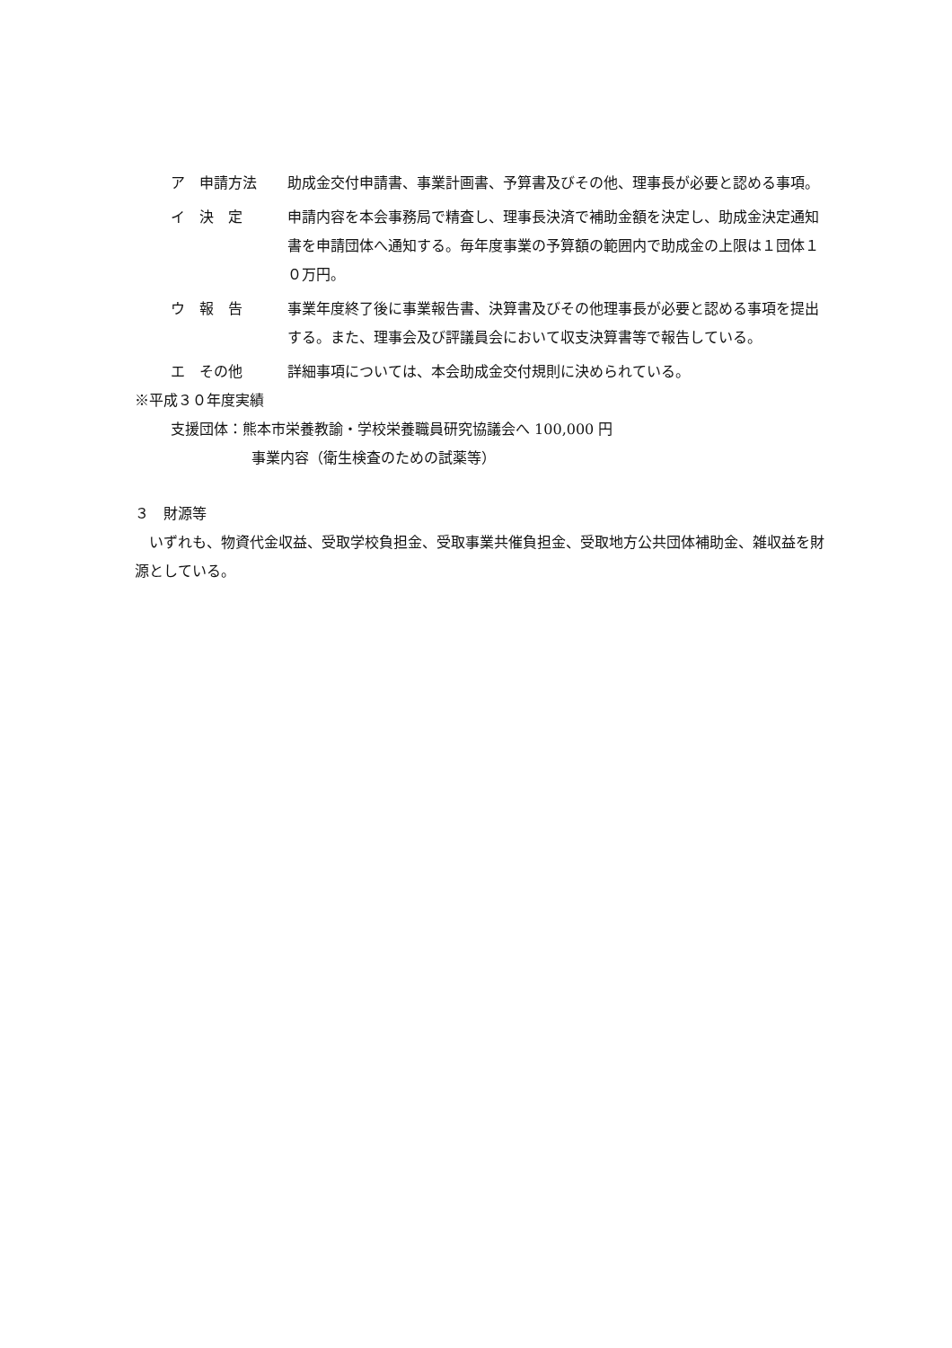ア　申請方法 助成金交付申請書、事業計画書、予算書及びその他、理事長が必要と認める事項。
イ　決　定 申請内容を本会事務局で精査し、理事長決済で補助金額を決定し、助成金決定通知書を申請団体へ通知する。毎年度事業の予算額の範囲内で助成金の上限は１団体１０万円。
ウ　報　告 事業年度終了後に事業報告書、決算書及びその他理事長が必要と認める事項を提出する。また、理事会及び評議員会において収支決算書等で報告している。
エ　その他 詳細事項については、本会助成金交付規則に決められている。
※平成３０年度実績
支援団体：熊本市栄養教諭・学校栄養職員研究協議会へ 100,000 円
事業内容（衛生検査のための試薬等）
３　財源等
　いずれも、物資代金収益、受取学校負担金、受取事業共催負担金、受取地方公共団体補助金、雑収益を財源としている。